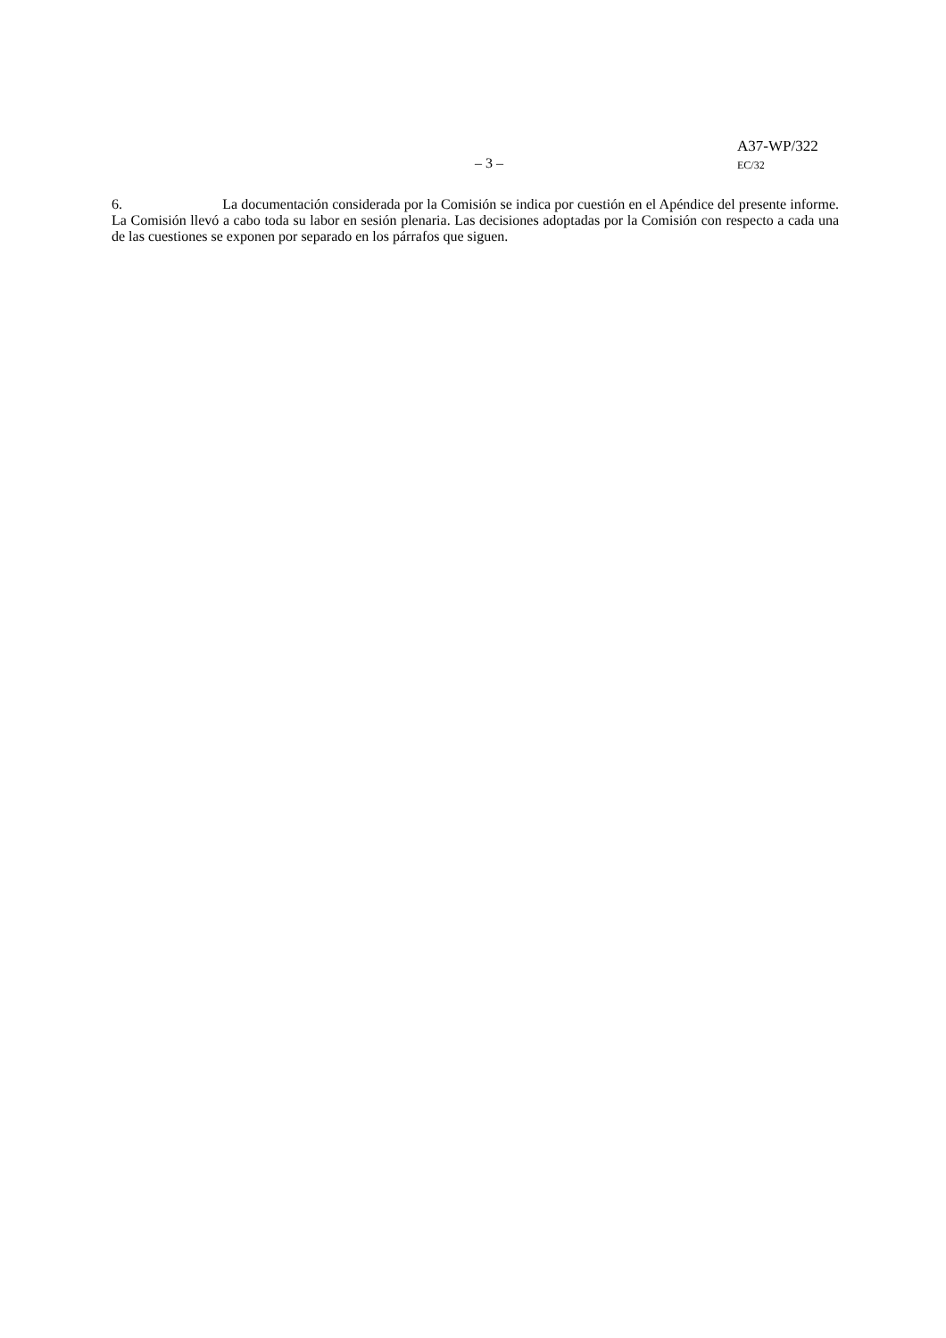A37-WP/322
– 3 – EC/32
6. La documentación considerada por la Comisión se indica por cuestión en el Apéndice del presente informe. La Comisión llevó a cabo toda su labor en sesión plenaria. Las decisiones adoptadas por la Comisión con respecto a cada una de las cuestiones se exponen por separado en los párrafos que siguen.